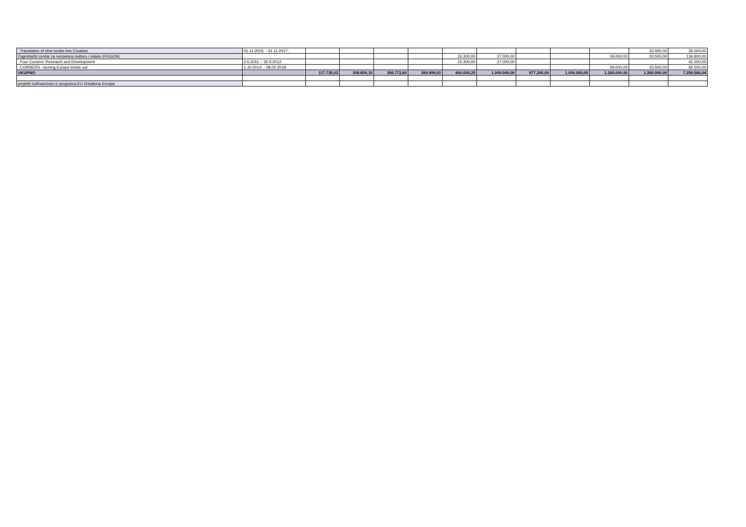| Translation of nine books into Croatian | 01.11.2015. - 31.11.2017. | | | | | | | | | | 33.000,00 | 35.000,00 |
| Zagrebački centar za nezavisnu kulturu i mlade (POGON) | | | | | | 15.300,00 | 27.000,00 | | | 59.000,00 | 33.500,00 | 134.800,00 |
| Four Corners: Research and Development | 2.5.2011. - 30.9.2012. | | | | | 15.300,00 | 27.000,00 | | | | | 42.300,00 |
| CORNERS - turning Europe inside out | 1.10.2014. - 28.02.2018. | | | | | | | | | 59.000,00 | 33.500,00 | 92.500,00 |
| UKUPNO | | 117.735,02 | 308.859,16 | 356.772,60 | 369.999,01 | 600.000,25 | 1.009.000,00 | 977.200,00 | 1.000.000,00 | 1.260.000,00 | 1.260.000,00 | 7.259.566,04 |
| projekti sufinancirani iz programa EU Kreativna Europa | | | | | | | | | | | | |